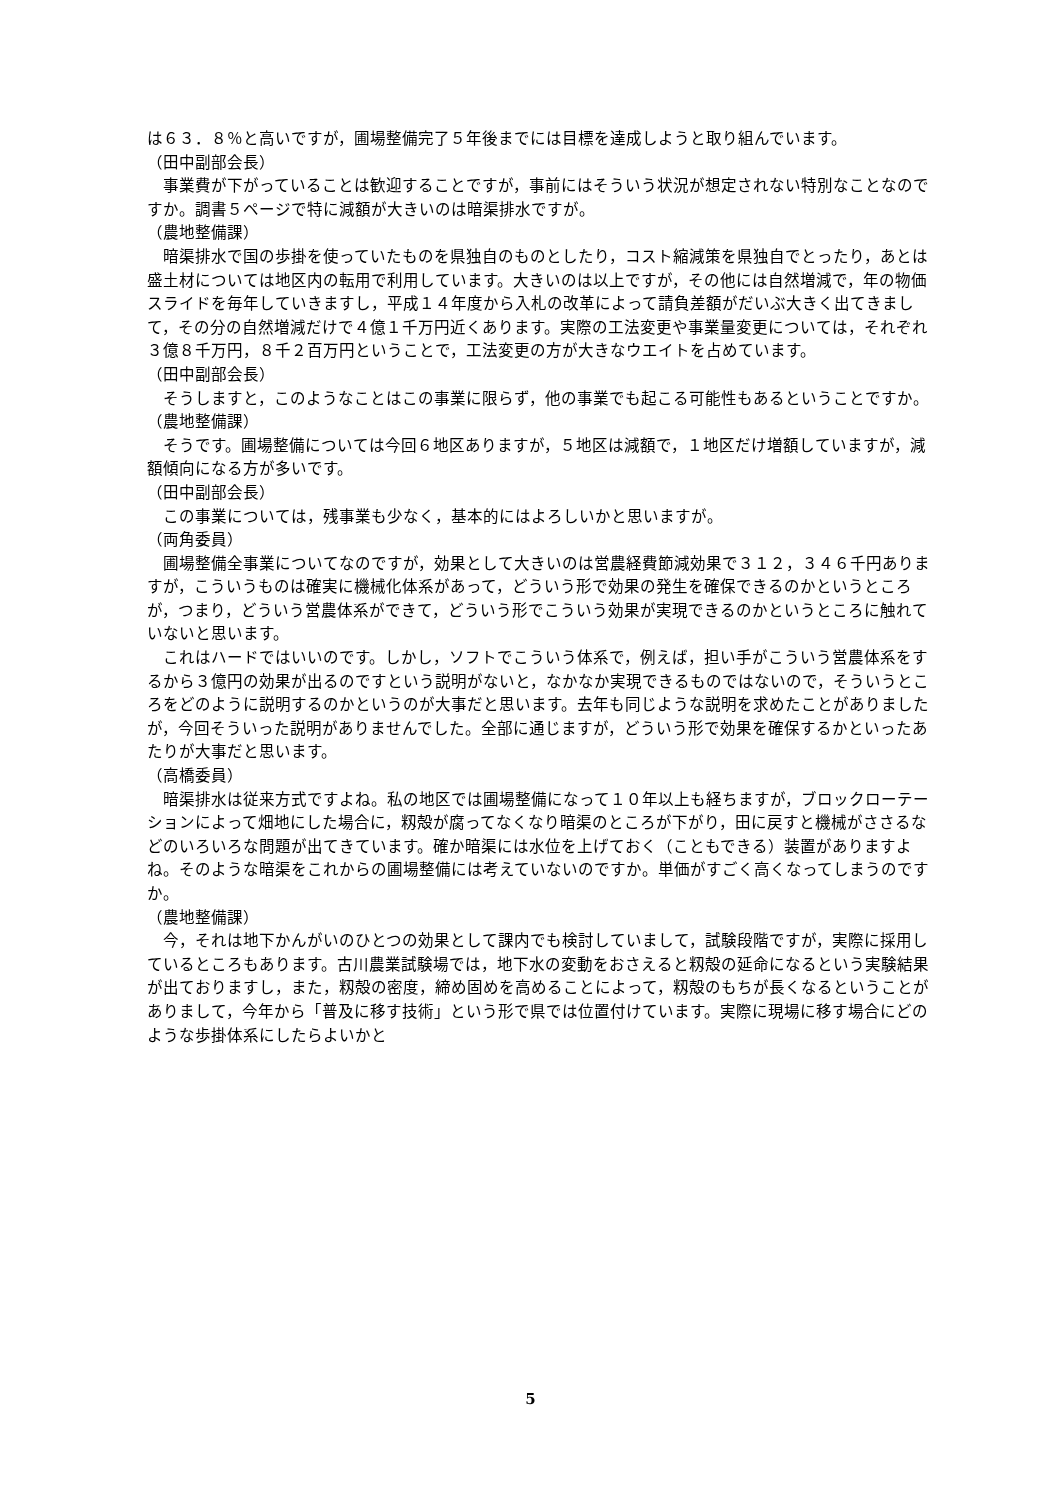は６３．８％と高いですが，圃場整備完了５年後までには目標を達成しようと取り組んでいます。
（田中副部会長）
　事業費が下がっていることは歓迎することですが，事前にはそういう状況が想定されない特別なことなのですか。調書５ページで特に減額が大きいのは暗渠排水ですが。
（農地整備課）
　暗渠排水で国の歩掛を使っていたものを県独自のものとしたり，コスト縮減策を県独自でとったり，あとは盛土材については地区内の転用で利用しています。大きいのは以上ですが，その他には自然増減で，年の物価スライドを毎年していきますし，平成１４年度から入札の改革によって請負差額がだいぶ大きく出てきまして，その分の自然増減だけで４億１千万円近くあります。実際の工法変更や事業量変更については，それぞれ３億８千万円，８千２百万円ということで，工法変更の方が大きなウエイトを占めています。
（田中副部会長）
　そうしますと，このようなことはこの事業に限らず，他の事業でも起こる可能性もあるということですか。
（農地整備課）
　そうです。圃場整備については今回６地区ありますが，５地区は減額で，１地区だけ増額していますが，減額傾向になる方が多いです。
（田中副部会長）
　この事業については，残事業も少なく，基本的にはよろしいかと思いますが。
（両角委員）
　圃場整備全事業についてなのですが，効果として大きいのは営農経費節減効果で３１２，３４６千円ありますが，こういうものは確実に機械化体系があって，どういう形で効果の発生を確保できるのかというところが，つまり，どういう営農体系ができて，どういう形でこういう効果が実現できるのかというところに触れていないと思います。
　これはハードではいいのです。しかし，ソフトでこういう体系で，例えば，担い手がこういう営農体系をするから３億円の効果が出るのですという説明がないと，なかなか実現できるものではないので，そういうところをどのように説明するのかというのが大事だと思います。去年も同じような説明を求めたことがありましたが，今回そういった説明がありませんでした。全部に通じますが，どういう形で効果を確保するかといったあたりが大事だと思います。
（高橋委員）
　暗渠排水は従来方式ですよね。私の地区では圃場整備になって１０年以上も経ちますが，ブロックローテーションによって畑地にした場合に，籾殻が腐ってなくなり暗渠のところが下がり，田に戻すと機械がささるなどのいろいろな問題が出てきています。確か暗渠には水位を上げておく（こともできる）装置がありますよね。そのような暗渠をこれからの圃場整備には考えていないのですか。単価がすごく高くなってしまうのですか。
（農地整備課）
　今，それは地下かんがいのひとつの効果として課内でも検討していまして，試験段階ですが，実際に採用しているところもあります。古川農業試験場では，地下水の変動をおさえると籾殻の延命になるという実験結果が出ておりますし，また，籾殻の密度，締め固めを高めることによって，籾殻のもちが長くなるということがありまして，今年から「普及に移す技術」という形で県では位置付けています。実際に現場に移す場合にどのような歩掛体系にしたらよいかと
5